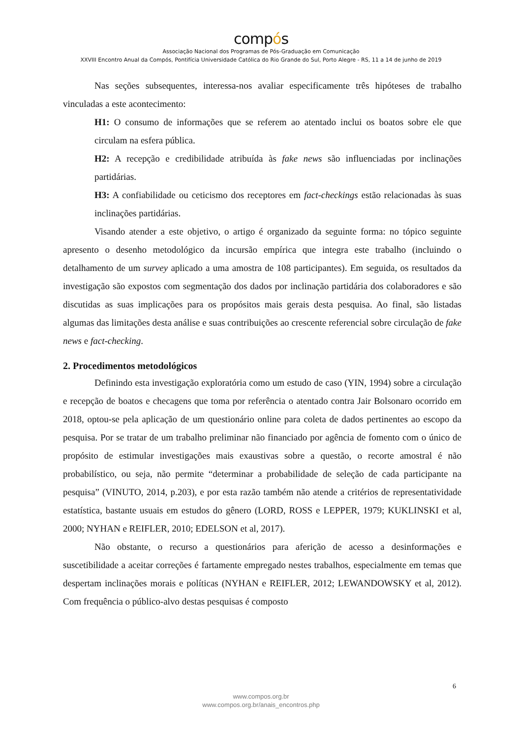compós
Associação Nacional dos Programas de Pós-Graduação em Comunicação
XXVIII Encontro Anual da Compós, Pontifícia Universidade Católica do Rio Grande do Sul, Porto Alegre - RS, 11 a 14 de junho de 2019
Nas seções subsequentes, interessa-nos avaliar especificamente três hipóteses de trabalho vinculadas a este acontecimento:
H1: O consumo de informações que se referem ao atentado inclui os boatos sobre ele que circulam na esfera pública.
H2: A recepção e credibilidade atribuída às fake news são influenciadas por inclinações partidárias.
H3: A confiabilidade ou ceticismo dos receptores em fact-checkings estão relacionadas às suas inclinações partidárias.
Visando atender a este objetivo, o artigo é organizado da seguinte forma: no tópico seguinte apresento o desenho metodológico da incursão empírica que integra este trabalho (incluindo o detalhamento de um survey aplicado a uma amostra de 108 participantes). Em seguida, os resultados da investigação são expostos com segmentação dos dados por inclinação partidária dos colaboradores e são discutidas as suas implicações para os propósitos mais gerais desta pesquisa. Ao final, são listadas algumas das limitações desta análise e suas contribuições ao crescente referencial sobre circulação de fake news e fact-checking.
2. Procedimentos metodológicos
Definindo esta investigação exploratória como um estudo de caso (YIN, 1994) sobre a circulação e recepção de boatos e checagens que toma por referência o atentado contra Jair Bolsonaro ocorrido em 2018, optou-se pela aplicação de um questionário online para coleta de dados pertinentes ao escopo da pesquisa. Por se tratar de um trabalho preliminar não financiado por agência de fomento com o único de propósito de estimular investigações mais exaustivas sobre a questão, o recorte amostral é não probabilístico, ou seja, não permite “determinar a probabilidade de seleção de cada participante na pesquisa” (VINUTO, 2014, p.203), e por esta razão também não atende a critérios de representatividade estatística, bastante usuais em estudos do gênero (LORD, ROSS e LEPPER, 1979; KUKLINSKI et al, 2000; NYHAN e REIFLER, 2010; EDELSON et al, 2017).
Não obstante, o recurso a questionários para aferição de acesso a desinformações e suscetibilidade a aceitar correções é fartamente empregado nestes trabalhos, especialmente em temas que despertam inclinações morais e políticas (NYHAN e REIFLER, 2012; LEWANDOWSKY et al, 2012). Com frequência o público-alvo destas pesquisas é composto
6
www.compos.org.br
www.compos.org.br/anais_encontros.php